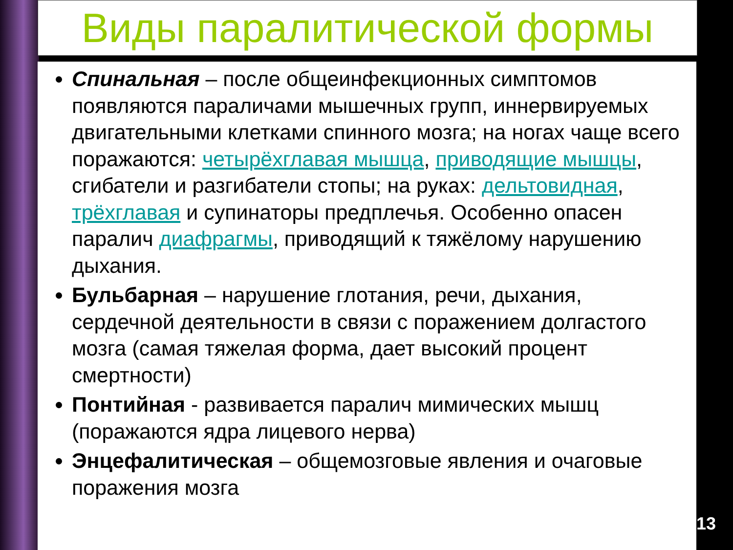Виды паралитической формы
Спинальная – после общеинфекционных симптомов появляются параличами мышечных групп, иннервируемых двигательными клетками спинного мозга; на ногах чаще всего поражаются: четырёхглавая мышца, приводящие мышцы, сгибатели и разгибатели стопы; на руках: дельтовидная, трёхглавая и супинаторы предплечья. Особенно опасен паралич диафрагмы, приводящий к тяжёлому нарушению дыхания.
Бульбарная – нарушение глотания, речи, дыхания, сердечной деятельности в связи с поражением долгастого мозга (самая тяжелая форма, дает высокий процент смертности)
Понтийная - развивается паралич мимических мышц (поражаются ядра лицевого нерва)
Энцефалитическая – общемозговые явления и очаговые поражения мозга
13